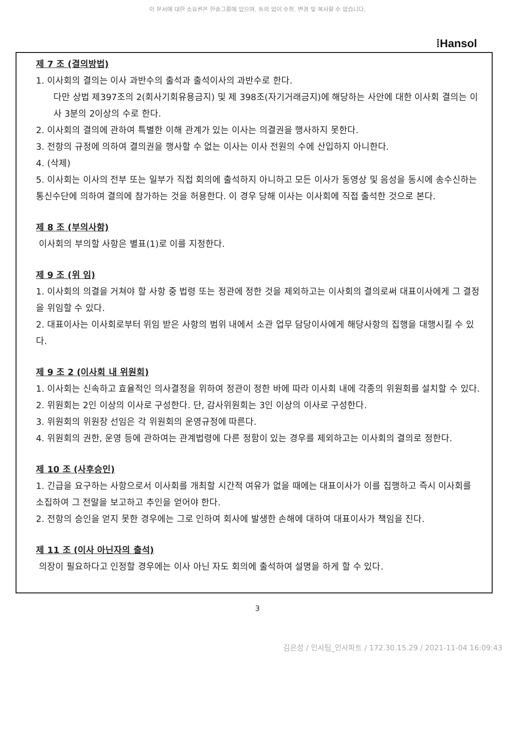이 문서에 대한 소유권은 한솔그룹에 있으며, 동의 없이 수정, 변경 및 복사할 수 없습니다.
⁞Hansol
제 7 조 (결의방법)
1. 이사회의 결의는 이사 과반수의 출석과 출석이사의 과반수로 한다.
다만 상법 제397조의 2(회사기회유용금지) 및 제 398조(자기거래금지)에 해당하는 사안에 대한 이사회 결의는 이사 3분의 2이상의 수로 한다.
2. 이사회의 결의에 관하여 특별한 이해 관계가 있는 이사는 의결권을 행사하지 못한다.
3. 전항의 규정에 의하여 결의권을 행사할 수 없는 이사는 이사 전원의 수에 산입하지 아니한다.
4. (삭제)
5. 이사회는 이사의 전부 또는 일부가 직접 회의에 출석하지 아니하고 모든 이사가 동영상 및 음성을 동시에 송수신하는 통신수단에 의하여 결의에 참가하는 것을 허용한다. 이 경우 당해 이사는 이사회에 직접 출석한 것으로 본다.
제 8 조 (부의사항)
이사회의 부의할 사항은 별표(1)로 이를 지정한다.
제 9 조 (위 임)
1. 이사회의 의결을 거쳐야 할 사항 중 법령 또는 정관에 정한 것을 제외하고는 이사회의 결의로써 대표이사에게 그 결정을 위임할 수 있다.
2. 대표이사는 이사회로부터 위임 받은 사항의 범위 내에서 소관 업무 담당이사에게 해당사항의 집행을 대행시킬 수 있다.
제 9 조 2 (이사회 내 위원회)
1. 이사회는 신속하고 효율적인 의사결정을 위하여 정관이 정한 바에 따라 이사회 내에 각종의 위원회를 설치할 수 있다.
2. 위원회는 2인 이상의 이사로 구성한다. 단, 감사위원회는 3인 이상의 이사로 구성한다.
3. 위원회의 위원장 선임은 각 위원회의 운영규정에 따른다.
4. 위원회의 권한, 운영 등에 관하여는 관계법령에 다른 정함이 있는 경우를 제외하고는 이사회의 결의로 정한다.
제 10 조 (사후승인)
1. 긴급을 요구하는 사항으로서 이사회를 개최할 시간적 여유가 없을 때에는 대표이사가 이를 집행하고 즉시 이사회를 소집하여 그 전말을 보고하고 추인을 얻어야 한다.
2. 전항의 승인을 얻지 못한 경우에는 그로 인하여 회사에 발생한 손해에 대하여 대표이사가 책임을 진다.
제 11 조 (이사 아닌자의 출석)
의장이 필요하다고 인정할 경우에는 이사 아닌 자도 회의에 출석하여 설명을 하게 할 수 있다.
3
김은성 / 인사팀_인사파트 / 172.30.15.29 / 2021-11-04 16:09:43